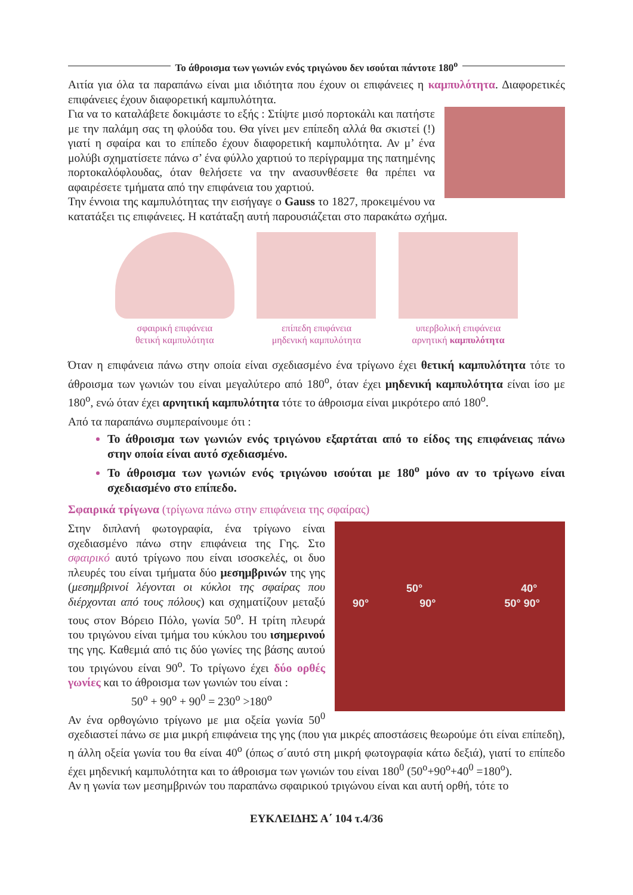Το άθροισμα των γωνιών ενός τριγώνου δεν ισούται πάντοτε 180<sup>ο</sup>
Αιτία για όλα τα παραπάνω είναι μια ιδιότητα που έχουν οι επιφάνειες η καμπυλότητα. Διαφορετικές επιφάνειες έχουν διαφορετική καμπυλότητα.
Για να το καταλάβετε δοκιμάστε το εξής : Στίψτε μισό πορτοκάλι και πατήστε με την παλάμη σας τη φλούδα του. Θα γίνει μεν επίπεδη αλλά θα σκιστεί (!) γιατί η σφαίρα και το επίπεδο έχουν διαφορετική καμπυλότητα. Αν μ’ ένα μολύβι σχηματίσετε πάνω σ’ ένα φύλλο χαρτιού το περίγραμμα της πατημένης πορτοκαλόφλουδας, όταν θελήσετε να την ανασυνθέσετε θα πρέπει να αφαιρέσετε τμήματα από την επιφάνεια του χαρτιού.
Την έννοια της καμπυλότητας την εισήγαγε ο Gauss το 1827, προκειμένου να κατατάξει τις επιφάνειες. Η κατάταξη αυτή παρουσιάζεται στο παρακάτω σχήμα.
σφαιρική επιφάνεια
θετική καμπυλότητα
επίπεδη επιφάνεια
μηδενική καμπυλότητα
υπερβολική επιφάνεια
αρνητική καμπυλότητα
Όταν η επιφάνεια πάνω στην οποία είναι σχεδιασμένο ένα τρίγωνο έχει θετική καμπυλότητα τότε το άθροισμα των γωνιών του είναι μεγαλύτερο από 180<sup>ο</sup>, όταν έχει μηδενική καμπυλότητα είναι ίσο με 180<sup>ο</sup>, ενώ όταν έχει αρνητική καμπυλότητα τότε το άθροισμα είναι μικρότερο από 180<sup>ο</sup>.
Από τα παραπάνω συμπεραίνουμε ότι :
Το άθροισμα των γωνιών ενός τριγώνου εξαρτάται από το είδος της επιφάνειας πάνω στην οποία είναι αυτό σχεδιασμένο.
Το άθροισμα των γωνιών ενός τριγώνου ισούται με 180<sup>ο</sup> μόνο αν το τρίγωνο είναι σχεδιασμένο στο επίπεδο.
Σφαιρικά τρίγωνα (τρίγωνα πάνω στην επιφάνεια της σφαίρας)
50° 40°
90° 90° 50° 90°
Στην διπλανή φωτογραφία, ένα τρίγωνο είναι σχεδιασμένο πάνω στην επιφάνεια της Γης. Στο σφαιρικό αυτό τρίγωνο που είναι ισοσκελές, οι δυο πλευρές του είναι τμήματα δύο μεσημβρινών της γης (μεσημβρινοί λέγονται οι κύκλοι της σφαίρας που διέρχονται από τους πόλους) και σχηματίζουν μεταξύ τους στον Βόρειο Πόλο, γωνία 50<sup>ο</sup>. Η τρίτη πλευρά του τριγώνου είναι τμήμα του κύκλου του ισημερινού της γης. Καθεμιά από τις δύο γωνίες της βάσης αυτού του τριγώνου είναι 90<sup>ο</sup>. Το τρίγωνο έχει δύο ορθές γωνίες και το άθροισμα των γωνιών του είναι :
50<sup>ο</sup> + 90<sup>ο</sup> + 90<sup>0</sup> = 230<sup>ο</sup> >180<sup>ο</sup>
Αν ένα ορθογώνιο τρίγωνο με μια οξεία γωνία 50<sup>0</sup> σχεδιαστεί πάνω σε μια μικρή επιφάνεια της γης (που για μικρές αποστάσεις θεωρούμε ότι είναι επίπεδη), η άλλη οξεία γωνία του θα είναι 40<sup>ο</sup> (όπως σ΄αυτό στη μικρή φωτογραφία κάτω δεξιά), γιατί το επίπεδο έχει μηδενική καμπυλότητα και το άθροισμα των γωνιών του είναι 180<sup>0</sup> (50<sup>ο</sup>+90<sup>ο</sup>+40<sup>0</sup> =180<sup>ο</sup>).
Αν η γωνία των μεσημβρινών του παραπάνω σφαιρικού τριγώνου είναι και αυτή ορθή, τότε το
ΕΥΚΛΕΙΔΗΣ Α΄ 104 τ.4/36